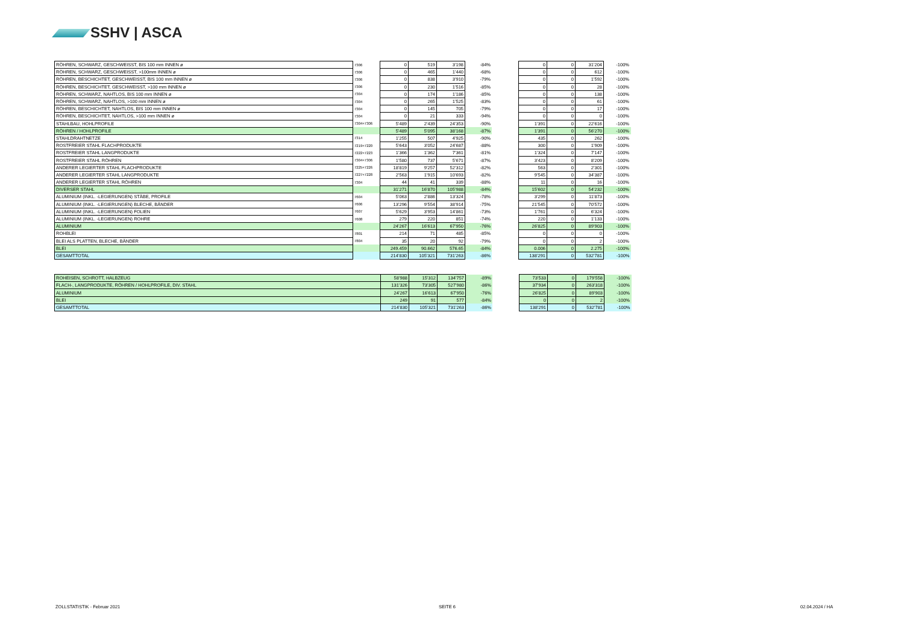SSHV | ASCA
| RÖHREN, SCHWARZ, GESCHWEISST, BIS 100 mm INNEN ø | 7306 | 0 | 519 | 3’198 | -84% | | 0 | 0 | 31’204 | -100% |
| RÖHREN, SCHWARZ, GESCHWEISST, >100mm INNEN ø | 7306 | 0 | 465 | 1’440 | -68% | | 0 | 0 | 612 | -100% |
| RÖHREN, BESCHICHTET, GESCHWEISST, BIS 100 mm INNEN ø | 7306 | 0 | 838 | 3’910 | -79% | | 0 | 0 | 1’592 | -100% |
| RÖHREN, BESCHICHTET, GESCHWEISST, >100 mm INNEN ø | 7306 | 0 | 230 | 1’516 | -85% | | 0 | 0 | 28 | -100% |
| RÖHREN, SCHWARZ, NAHTLOS, BIS 100 mm INNEN ø | 7304 | 0 | 174 | 1’186 | -85% | | 0 | 0 | 138 | -100% |
| RÖHREN, SCHWARZ, NAHTLOS, >100 mm INNEN ø | 7304 | 0 | 265 | 1’525 | -83% | | 0 | 0 | 61 | -100% |
| RÖHREN, BESCHICHTET, NAHTLOS, BIS 100 mm INNEN ø | 7304 | 0 | 145 | 705 | -79% | | 0 | 0 | 17 | -100% |
| RÖHREN, BESCHICHTET, NAHTLOS, >100 mm INNEN ø | 7304 | 0 | 21 | 333 | -94% | | 0 | 0 | 0 | -100% |
| STAHLBAU, HOHLPROFILE | 7304+7306 | 5’489 | 2’439 | 24’353 | -90% | | 1’391 | 0 | 22’616 | -100% |
| RÖHREN / HOHLPROFILE | | 5’489 | 5’095 | 38’168 | -87% | | 1’391 | 0 | 56’270 | -100% |
| STAHLDRAHTNETZE | 7314 | 1’255 | 507 | 4’925 | -90% | | 435 | 0 | 262 | -100% |
| ROSTFREIER STAHL FLACHPRODUKTE | 7219+7220 | 5’643 | 3’052 | 24’687 | -88% | | 300 | 0 | 1’909 | -100% |
| ROSTFREIER STAHL LANGPRODUKTE | 7222+7223 | 1’366 | 1’362 | 7’361 | -81% | | 1’324 | 0 | 7’147 | -100% |
| ROSTFREIER STAHL RÖHREN | 7304+7306 | 1’580 | 737 | 5’671 | -87% | | 3’423 | 0 | 8’209 | -100% |
| ANDERER LEGIERTER STAHL FLACHPRODUKTE | 7225+7226 | 18’819 | 9’257 | 52’312 | -82% | | 563 | 0 | 2’301 | -100% |
| ANDERER LEGIERTER STAHL LANGPRODUKTE | 7227+7228 | 2’563 | 1’915 | 10’693 | -82% | | 9’545 | 0 | 34’387 | -100% |
| ANDERER LEGIERTER STAHL RÖHREN | 7304 | 44 | 41 | 339 | -88% | | 11 | 0 | 16 | -100% |
| DIVERSER STAHL | | 31’271 | 16’870 | 105’988 | -84% | | 15’602 | 0 | 54’232 | -100% |
| ALUMINIUM (INKL. -LEGIERUNGEN) STÄBE, PROFILE | 7604 | 5’063 | 2’886 | 13’324 | -78% | | 3’299 | 0 | 11’873 | -100% |
| ALUMINIUM (INKL. -LEGIERUNGEN) BLECHE, BÄNDER | 7606 | 13’296 | 9’554 | 38’914 | -75% | | 21’545 | 0 | 70’572 | -100% |
| ALUMINIUM (INKL. -LEGIERUNGEN) FOLIEN | 7607 | 5’629 | 3’953 | 14’861 | -73% | | 1’761 | 0 | 6’324 | -100% |
| ALUMINIUM (INKL. -LEGIERUNGEN) ROHRE | 7608 | 279 | 220 | 851 | -74% | | 220 | 0 | 1’133 | -100% |
| ALUMINIUM | | 24’267 | 16’613 | 67’950 | -76% | | 26’825 | 0 | 89’903 | -100% |
| ROHBLEI | 7801 | 214 | 71 | 485 | -85% | | 0 | 0 | 0 | -100% |
| BLEI ALS PLATTEN, BLECHE, BÄNDER | 7804 | 35 | 20 | 92 | -79% | | 0 | 0 | 2 | -100% |
| BLEI | | 249.459 | 90.662 | 576.65 | -84% | | 0.006 | 0 | 2.275 | -100% |
| GESAMTTOTAL | | 214’830 | 105’321 | 731’263 | -86% | | 138’291 | 0 | 532’781 | -100% |
| ROHEISEN, SCHROTT, HALBZEUG | 58’988 | 15’312 | 134’757 | -89% | | 73’533 | 0 | 179’558 | -100% |
| FLACH-, LANGPRODUKTE, RÖHREN / HOHLPROFILE, DIV. STAHL | 131’326 | 73’305 | 527’980 | -86% | | 37’934 | 0 | 263’318 | -100% |
| ALUMINIUM | 24’267 | 16’613 | 67’950 | -76% | | 26’825 | 0 | 89’903 | -100% |
| BLEI | 249 | 91 | 577 | -84% | | 0 | 0 | 2 | -100% |
| GESAMTTOTAL | 214’830 | 105’321 | 731’263 | -86% | | 138’291 | 0 | 532’781 | -100% |
ZOLLSTATISTIK - Februar 2021 SEITE 6 02.04.2024 / HA